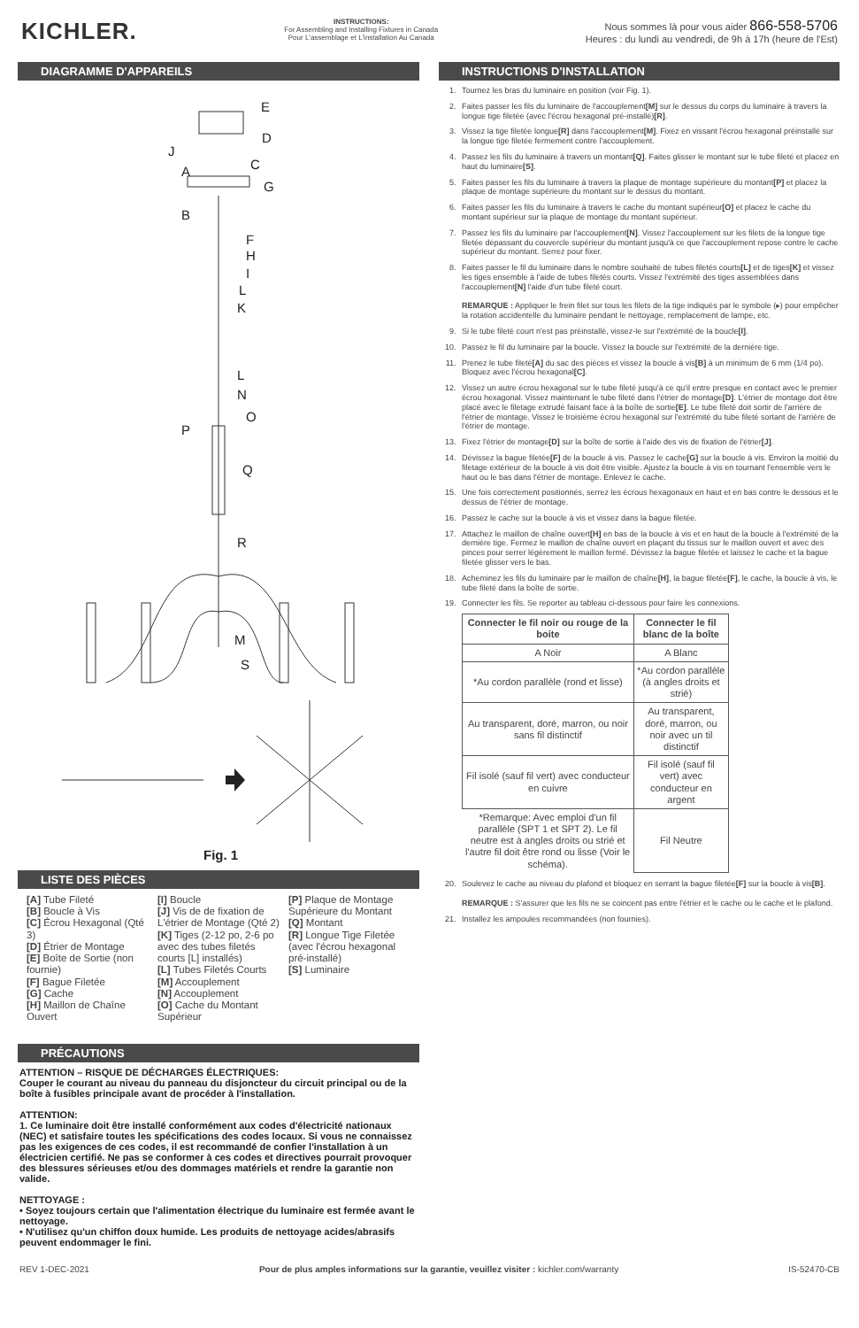KICHLER.
INSTRUCTIONS:
For Assembling and Installing Fixtures in Canada
Pour L'assemblage et L'installation Au Canada
Nous sommes là pour vous aider 866-558-5706
Heures : du lundi au vendredi, de 9h à 17h (heure de l'Est)
DIAGRAMME D'APPAREILS
E
D
J
C
A
G
B
F
H
I
L
K
L
N
O
P
Q
R
M
S
Fig. 1
LISTE DES PIÈCES
[A] Tube Fileté
[B] Boucle à Vis
[C] Écrou Hexagonal (Qté 3)
[D] Étrier de Montage
[E] Boîte de Sortie (non fournie)
[F] Bague Filetée
[G] Cache
[H] Maillon de Chaîne Ouvert
[I] Boucle
[J] Vis de de fixation de L'étrier de Montage (Qté 2)
[K] Tiges (2-12 po, 2-6 po avec des tubes filetés courts [L] installés)
[L] Tubes Filetés Courts
[M] Accouplement
[N] Accouplement
[O] Cache du Montant Supérieur
[P] Plaque de Montage Supérieure du Montant
[Q] Montant
[R] Longue Tige Filetée (avec l'écrou hexagonal pré-installé)
[S] Luminaire
PRÉCAUTIONS
ATTENTION – RISQUE DE DÉCHARGES ÉLECTRIQUES:
Couper le courant au niveau du panneau du disjoncteur du circuit principal ou de la boîte à fusibles principale avant de procéder à l'installation.
ATTENTION:
1. Ce luminaire doit être installé conformément aux codes d'électricité nationaux (NEC) et satisfaire toutes les spécifications des codes locaux. Si vous ne connaissez pas les exigences de ces codes, il est recommandé de confier l'installation à un électricien certifié. Ne pas se conformer à ces codes et directives pourrait provoquer des blessures sérieuses et/ou des dommages matériels et rendre la garantie non valide.
NETTOYAGE :
• Soyez toujours certain que l'alimentation électrique du luminaire est fermée avant le nettoyage.
• N'utilisez qu'un chiffon doux humide. Les produits de nettoyage acides/abrasifs peuvent endommager le fini.
INSTRUCTIONS D'INSTALLATION
1. Tournez les bras du luminaire en position (voir Fig. 1).
2. Faites passer les fils du luminaire de l'accouplement[M] sur le dessus du corps du luminaire à travers la longue tige filetée (avec l'écrou hexagonal pré-installé)[R].
3. Vissez la tige filetée longue[R] dans l'accouplement[M]. Fixez en vissant l'écrou hexagonal préinstallé sur la longue tige filetée fermement contre l'accouplement.
4. Passez les fils du luminaire à travers un montant[Q]. Faites glisser le montant sur le tube fileté et placez en haut du luminaire[S].
5. Faites passer les fils du luminaire à travers la plaque de montage supérieure du montant[P] et placez la plaque de montage supérieure du montant sur le dessus du montant.
6. Faites passer les fils du luminaire à travers le cache du montant supérieur[O] et placez le cache du montant supérieur sur la plaque de montage du montant supérieur.
7. Passez les fils du luminaire par l'accouplement[N]. Vissez l'accouplement sur les filets de la longue tige filetée dépassant du couvercle supérieur du montant jusqu'à ce que l'accouplement repose contre le cache supérieur du montant. Serrez pour fixer.
8. Faites passer le fil du luminaire dans le nombre souhaité de tubes filetés courts[L] et de tiges[K] et vissez les tiges ensemble à l'aide de tubes filetés courts. Vissez l'extrémité des tiges assemblées dans l'accouplement[N] l'aide d'un tube fileté court.
REMARQUE : Appliquer le frein filet sur tous les filets de la tige indiqués par le symbole (▸) pour empêcher la rotation accidentelle du luminaire pendant le nettoyage, remplacement de lampe, etc.
9. Si le tube fileté court n'est pas préinstallé, vissez-le sur l'extrémité de la boucle[I].
10. Passez le fil du luminaire par la boucle. Vissez la boucle sur l'extrémité de la dernière tige.
11. Prenez le tube fileté[A] du sac des pièces et vissez la boucle à vis[B] à un minimum de 6 mm (1/4 po). Bloquez avec l'écrou hexagonal[C].
12. Vissez un autre écrou hexagonal sur le tube fileté jusqu'à ce qu'il entre presque en contact avec le premier écrou hexagonal. Vissez maintenant le tube fileté dans l'étrier de montage[D]. L'étrier de montage doit être placé avec le filetage extrudé faisant face à la boîte de sortie[E]. Le tube fileté doit sortir de l'arrière de l'étrier de montage. Vissez le troisième écrou hexagonal sur l'extrémité du tube fileté sortant de l'arrière de l'étrier de montage.
13. Fixez l'étrier de montage[D] sur la boîte de sortie à l'aide des vis de fixation de l'étrier[J].
14. Dévissez la bague filetée[F] de la boucle à vis. Passez le cache[G] sur la boucle à vis. Environ la moitié du filetage extérieur de la boucle à vis doit être visible. Ajustez la boucle à vis en tournant l'ensemble vers le haut ou le bas dans l'étrier de montage. Enlevez le cache.
15. Une fois correctement positionnés, serrez les écrous hexagonaux en haut et en bas contre le dessous et le dessus de l'étrier de montage.
16. Passez le cache sur la boucle à vis et vissez dans la bague filetée.
17. Attachez le maillon de chaîne ouvert[H] en bas de la boucle à vis et en haut de la boucle à l'extrémité de la dernière tige. Fermez le maillon de chaîne ouvert en plaçant du tissus sur le maillon ouvert et avec des pinces pour serrer légèrement le maillon fermé. Dévissez la bague filetée et laissez le cache et la bague filetée glisser vers le bas.
18. Acheminez les fils du luminaire par le maillon de chaîne[H], la bague filetée[F], le cache, la boucle à vis, le tube fileté dans la boîte de sortie.
19. Connecter les fils. Se reporter au tableau ci-dessous pour faire les connexions.
| Connecter le fil noir ou rouge de la boite | Connecter le fil blanc de la boîte |
| --- | --- |
| A Noir | A Blanc |
| *Au cordon parallèle (rond et lisse) | *Au cordon parallèle (à angles droits et strié) |
| Au transparent, doré, marron, ou noir sans fil distinctif | Au transparent, doré, marron, ou noir avec un til distinctif |
| Fil isolé (sauf fil vert) avec conducteur en cuivre | Fil isolé (sauf fil vert) avec conducteur en argent |
| *Remarque: Avec emploi d'un fil parallèle (SPT 1 et SPT 2). Le fil neutre est à angles droits ou strié et l'autre fil doit être rond ou lisse (Voir le schéma). | Fil Neutre |
20. Soulevez le cache au niveau du plafond et bloquez en serrant la bague filetée[F] sur la boucle à vis[B].
REMARQUE : S'assurer que les fils ne se coincent pas entre l'étrier et le cache ou le cache et le plafond.
21. Installez les ampoules recommandées (non fournies).
REV 1-DEC-2021 Pour de plus amples informations sur la garantie, veuillez visiter : kichler.com/warranty IS-52470-CB